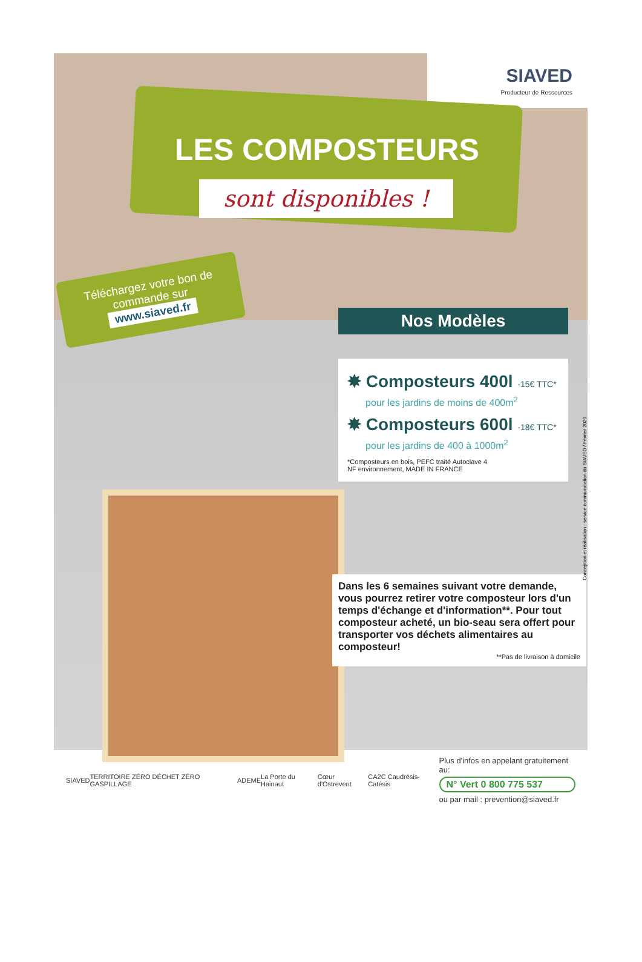SIAVED
Producteur de Ressources
LES COMPOSTEURS
sont disponibles !
Téléchargez votre bon de commande sur
www.siaved.fr
Nos Modèles
✸ Composteurs 400l -15€ TTC*
pour les jardins de moins de 400m<sup>2</sup>
✸ Composteurs 600l -18€ TTC*
pour les jardins de 400 à 1000m<sup>2</sup>
*Composteurs en bois, PEFC traité Autoclave 4
NF environnement, MADE IN FRANCE
Dans les 6 semaines suivant votre demande, vous pourrez retirer votre composteur lors d'un temps d'échange et d'information**. Pour tout composteur acheté, un bio-seau sera offert pour transporter vos déchets alimentaires au composteur!
**Pas de livraison à domicile
Conception et réalisation : service communication du SIAVED / Février 2020
SIAVED TERRITOIRE ZÉRO DÉCHET ZÉRO GASPILLAGE ADEME La Porte du Hainaut Cœur d'Ostrevent CA2C Caudrésis-Catésis
Plus d'infos en appelant gratuitement au:
N° Vert 0 800 775 537
ou par mail : prevention@siaved.fr